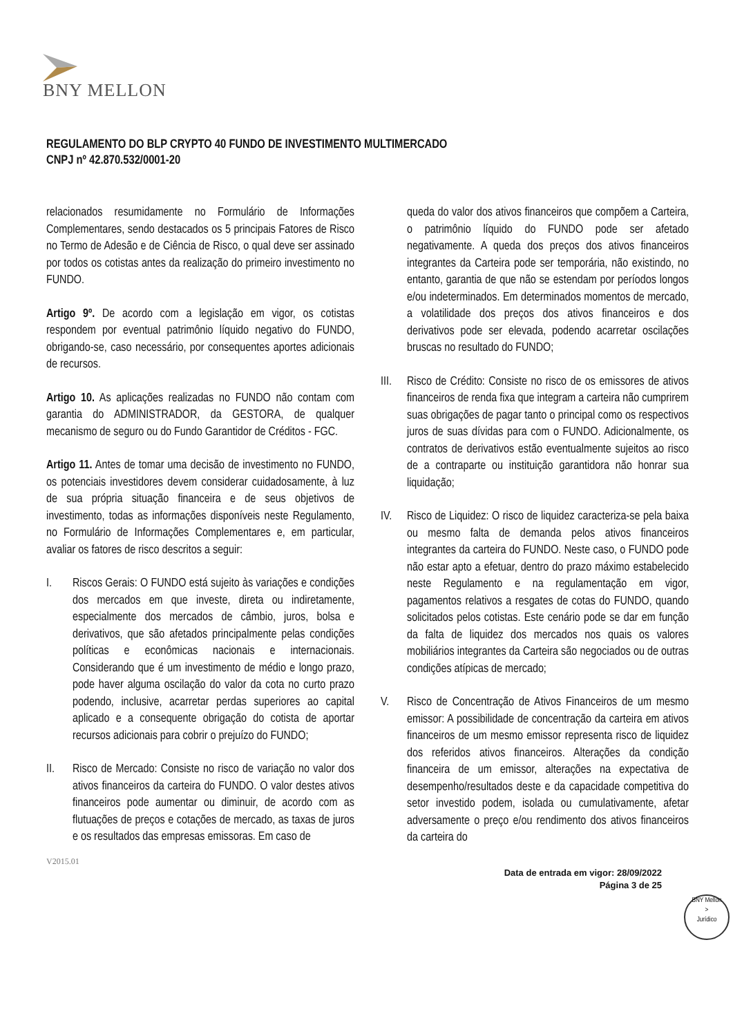BNY MELLON
REGULAMENTO DO BLP CRYPTO 40 FUNDO DE INVESTIMENTO MULTIMERCADO
CNPJ nº 42.870.532/0001-20
relacionados resumidamente no Formulário de Informações Complementares, sendo destacados os 5 principais Fatores de Risco no Termo de Adesão e de Ciência de Risco, o qual deve ser assinado por todos os cotistas antes da realização do primeiro investimento no FUNDO.
Artigo 9º. De acordo com a legislação em vigor, os cotistas respondem por eventual patrimônio líquido negativo do FUNDO, obrigando-se, caso necessário, por consequentes aportes adicionais de recursos.
Artigo 10. As aplicações realizadas no FUNDO não contam com garantia do ADMINISTRADOR, da GESTORA, de qualquer mecanismo de seguro ou do Fundo Garantidor de Créditos - FGC.
Artigo 11. Antes de tomar uma decisão de investimento no FUNDO, os potenciais investidores devem considerar cuidadosamente, à luz de sua própria situação financeira e de seus objetivos de investimento, todas as informações disponíveis neste Regulamento, no Formulário de Informações Complementares e, em particular, avaliar os fatores de risco descritos a seguir:
I. Riscos Gerais: O FUNDO está sujeito às variações e condições dos mercados em que investe, direta ou indiretamente, especialmente dos mercados de câmbio, juros, bolsa e derivativos, que são afetados principalmente pelas condições políticas e econômicas nacionais e internacionais. Considerando que é um investimento de médio e longo prazo, pode haver alguma oscilação do valor da cota no curto prazo podendo, inclusive, acarretar perdas superiores ao capital aplicado e a consequente obrigação do cotista de aportar recursos adicionais para cobrir o prejuízo do FUNDO;
II. Risco de Mercado: Consiste no risco de variação no valor dos ativos financeiros da carteira do FUNDO. O valor destes ativos financeiros pode aumentar ou diminuir, de acordo com as flutuações de preços e cotações de mercado, as taxas de juros e os resultados das empresas emissoras. Em caso de
queda do valor dos ativos financeiros que compõem a Carteira, o patrimônio líquido do FUNDO pode ser afetado negativamente. A queda dos preços dos ativos financeiros integrantes da Carteira pode ser temporária, não existindo, no entanto, garantia de que não se estendam por períodos longos e/ou indeterminados. Em determinados momentos de mercado, a volatilidade dos preços dos ativos financeiros e dos derivativos pode ser elevada, podendo acarretar oscilações bruscas no resultado do FUNDO;
III.
Risco de Crédito: Consiste no risco de os emissores de ativos financeiros de renda fixa que integram a carteira não cumprirem suas obrigações de pagar tanto o principal como os respectivos juros de suas dívidas para com o FUNDO. Adicionalmente, os contratos de derivativos estão eventualmente sujeitos ao risco de a contraparte ou instituição garantidora não honrar sua liquidação;
IV. Risco de Liquidez: O risco de liquidez caracteriza-se pela baixa ou mesmo falta de demanda pelos ativos financeiros integrantes da carteira do FUNDO. Neste caso, o FUNDO pode não estar apto a efetuar, dentro do prazo máximo estabelecido neste Regulamento e na regulamentação em vigor, pagamentos relativos a resgates de cotas do FUNDO, quando solicitados pelos cotistas. Este cenário pode se dar em função da falta de liquidez dos mercados nos quais os valores mobiliários integrantes da Carteira são negociados ou de outras condições atípicas de mercado;
V. Risco de Concentração de Ativos Financeiros de um mesmo emissor: A possibilidade de concentração da carteira em ativos financeiros de um mesmo emissor representa risco de liquidez dos referidos ativos financeiros. Alterações da condição financeira de um emissor, alterações na expectativa de desempenho/resultados deste e da capacidade competitiva do setor investido podem, isolada ou cumulativamente, afetar adversamente o preço e/ou rendimento dos ativos financeiros da carteira do
V2015.01
Data de entrada em vigor: 28/09/2022
Página 3 de 25
BNY Mellon
>
Jurídico